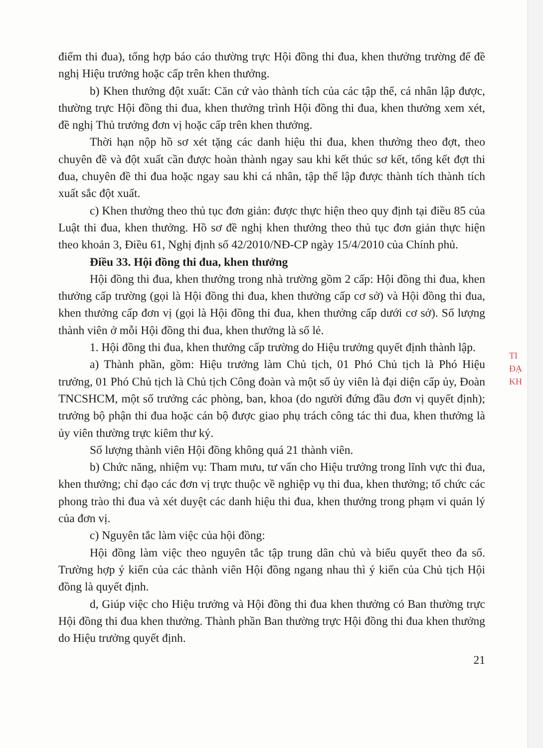điểm thi đua), tổng hợp báo cáo thường trực Hội đồng thi đua, khen thưởng trường để đề nghị Hiệu trưởng hoặc cấp trên khen thưởng.
b) Khen thưởng đột xuất: Căn cứ vào thành tích của các tập thể, cá nhân lập được, thường trực Hội đồng thi đua, khen thưởng trình Hội đồng thi đua, khen thưởng xem xét, đề nghị Thủ trưởng đơn vị hoặc cấp trên khen thưởng.
Thời hạn nộp hồ sơ xét tặng các danh hiệu thi đua, khen thưởng theo đợt, theo chuyên đề và đột xuất cần được hoàn thành ngay sau khi kết thúc sơ kết, tổng kết đợt thi đua, chuyên đề thi đua hoặc ngay sau khi cá nhân, tập thể lập được thành tích thành tích xuất sắc đột xuất.
c) Khen thưởng theo thủ tục đơn giản: được thực hiện theo quy định tại điều 85 của Luật thi đua, khen thưởng. Hồ sơ đề nghị khen thưởng theo thủ tục đơn giản thực hiện theo khoản 3, Điều 61, Nghị định số 42/2010/NĐ-CP ngày 15/4/2010 của Chính phủ.
Điều 33. Hội đồng thi đua, khen thưởng
Hội đồng thi đua, khen thưởng trong nhà trường gồm 2 cấp: Hội đồng thi đua, khen thưởng cấp trường (gọi là Hội đồng thi đua, khen thưởng cấp cơ sở) và Hội đồng thi đua, khen thưởng cấp đơn vị (gọi là Hội đồng thi đua, khen thưởng cấp dưới cơ sở). Số lượng thành viên ở mỗi Hội đồng thi đua, khen thưởng là số lẻ.
1. Hội đồng thi đua, khen thưởng cấp trường do Hiệu trưởng quyết định thành lập.
a) Thành phần, gồm: Hiệu trưởng làm Chủ tịch, 01 Phó Chủ tịch là Phó Hiệu trưởng, 01 Phó Chủ tịch là Chủ tịch Công đoàn và một số ủy viên là đại diện cấp ủy, Đoàn TNCSHCM, một số trưởng các phòng, ban, khoa (do người đứng đầu đơn vị quyết định); trưởng bộ phận thi đua hoặc cán bộ được giao phụ trách công tác thi đua, khen thưởng là ủy viên thường trực kiêm thư ký.
Số lượng thành viên Hội đồng không quá 21 thành viên.
b) Chức năng, nhiệm vụ: Tham mưu, tư vấn cho Hiệu trưởng trong lĩnh vực thi đua, khen thưởng; chỉ đạo các đơn vị trực thuộc về nghiệp vụ thi đua, khen thưởng; tổ chức các phong trào thi đua và xét duyệt các danh hiệu thi đua, khen thưởng trong phạm vi quản lý của đơn vị.
c) Nguyên tắc làm việc của hội đồng:
Hội đồng làm việc theo nguyên tắc tập trung dân chủ và biểu quyết theo đa số. Trường hợp ý kiến của các thành viên Hội đồng ngang nhau thì ý kiến của Chủ tịch Hội đồng là quyết định.
d, Giúp việc cho Hiệu trưởng và Hội đồng thi đua khen thưởng có Ban thường trực Hội đồng thi đua khen thưởng. Thành phần Ban thường trực Hội đồng thi đua khen thưởng do Hiệu trưởng quyết định.
21
TI
ĐẠ
KH